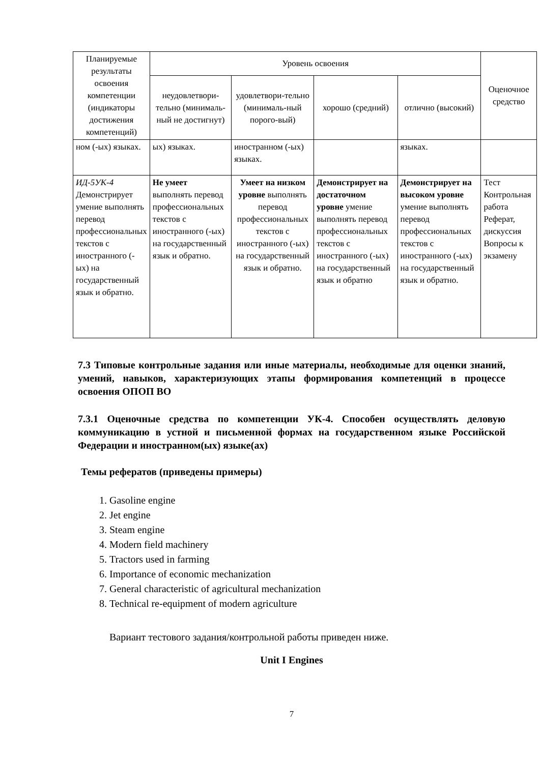| Планируемые результаты освоения компетенции (индикаторы достижения компетенций) | Уровень освоения | | | | Оценочное средство |
| --- | --- | --- | --- | --- | --- |
| | неудовлетвори-тельно (минималь-ный не достигнут) | удовлетвори-тельно (минималь-ный порого-вый) | хорошо (средний) | отлично (высокий) | |
| ном (-ых) языках. | ых) языках. | иностранном (-ых) языках. | | языках. | |
| ИД-5УК-4 Демонстрирует умение выполнять перевод профессиональных текстов с иностранного (-ых) на государственный язык и обратно. | Не умеет выполнять перевод профессиональных текстов с иностранного (-ых) на государственный язык и обратно. | Умеет на низком уровне выполнять перевод профессиональных текстов с иностранного (-ых) на государственный язык и обратно. | Демонстрирует на достаточном уровне умение выполнять перевод профессиональных текстов с иностранного (-ых) на государственный язык и обратно | Демонстрирует на высоком уровне умение выполнять перевод профессиональных текстов с иностранного (-ых) на государственный язык и обратно. | Тест Контрольная работа Реферат, дискуссия Вопросы к экзамену |
7.3 Типовые контрольные задания или иные материалы, необходимые для оценки знаний, умений, навыков, характеризующих этапы формирования компетенций в процессе освоения ОПОП ВО
7.3.1 Оценочные средства по компетенции УК-4. Способен осуществлять деловую коммуникацию в устной и письменной формах на государственном языке Российской Федерации и иностранном(ых) языке(ах)
Темы рефератов (приведены примеры)
1. Gasoline engine
2. Jet engine
3. Steam engine
4. Modern field machinery
5. Tractors used in farming
6. Importance of economic mechanization
7. General characteristic of agricultural mechanization
8. Technical re-equipment of modern agriculture
Вариант тестового задания/контрольной работы приведен ниже.
Unit I Engines
7